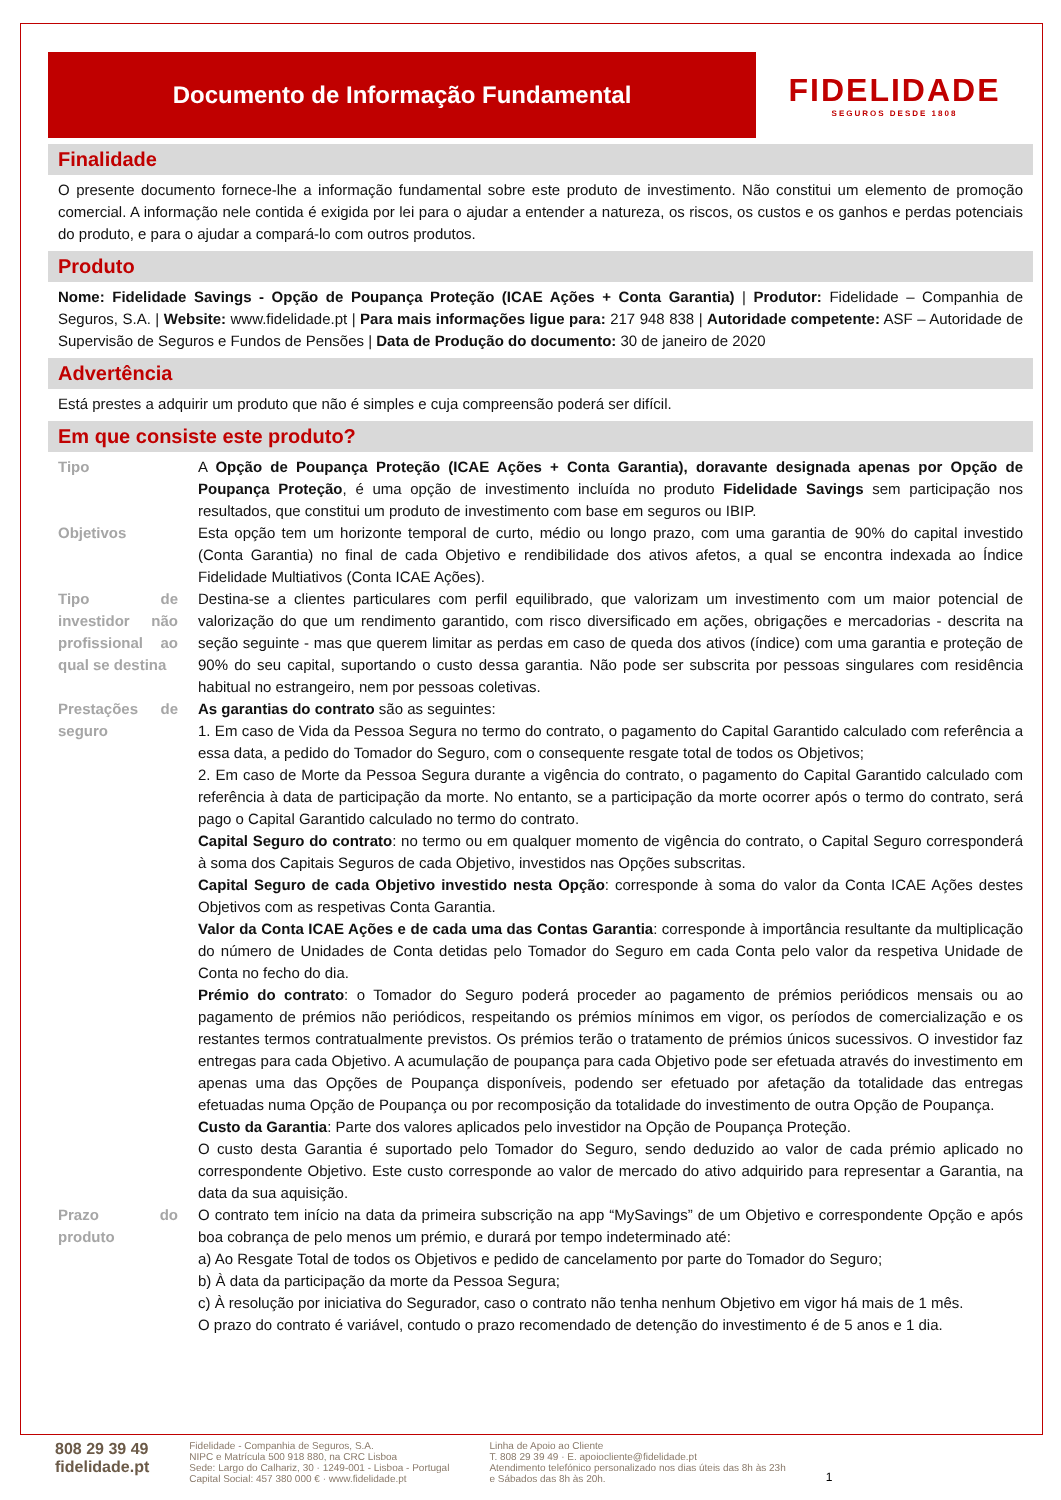Documento de Informação Fundamental
FIDELIDADE
SEGUROS DESDE 1808
Finalidade
O presente documento fornece-lhe a informação fundamental sobre este produto de investimento. Não constitui um elemento de promoção comercial. A informação nele contida é exigida por lei para o ajudar a entender a natureza, os riscos, os custos e os ganhos e perdas potenciais do produto, e para o ajudar a compará-lo com outros produtos.
Produto
Nome: Fidelidade Savings - Opção de Poupança Proteção (ICAE Ações + Conta Garantia) | Produtor: Fidelidade – Companhia de Seguros, S.A. | Website: www.fidelidade.pt | Para mais informações ligue para: 217 948 838 | Autoridade competente: ASF – Autoridade de Supervisão de Seguros e Fundos de Pensões | Data de Produção do documento: 30 de janeiro de 2020
Advertência
Está prestes a adquirir um produto que não é simples e cuja compreensão poderá ser difícil.
Em que consiste este produto?
| Tipo | A Opção de Poupança Proteção (ICAE Ações + Conta Garantia), doravante designada apenas por Opção de Poupança Proteção , é uma opção de investimento incluída no produto Fidelidade Savings sem participação nos resultados, que constitui um produto de investimento com base em seguros ou IBIP. |
| Objetivos | Esta opção tem um horizonte temporal de curto, médio ou longo prazo, com uma garantia de 90% do capital investido (Conta Garantia) no final de cada Objetivo e rendibilidade dos ativos afetos, a qual se encontra indexada ao Índice Fidelidade Multiativos (Conta ICAE Ações). |
| Tipo de investidor não profissional ao qual se destina | Destina-se a clientes particulares com perfil equilibrado, que valorizam um investimento com um maior potencial de valorização do que um rendimento garantido, com risco diversificado em ações, obrigações e mercadorias - descrita na seção seguinte - mas que querem limitar as perdas em caso de queda dos ativos (índice) com uma garantia e proteção de 90% do seu capital, suportando o custo dessa garantia. Não pode ser subscrita por pessoas singulares com residência habitual no estrangeiro, nem por pessoas coletivas. |
| Prestações de seguro | As garantias do contrato são as seguintes: 1. Em caso de Vida da Pessoa Segura no termo do contrato, o pagamento do Capital Garantido calculado com referência a essa data, a pedido do Tomador do Seguro, com o consequente resgate total de todos os Objetivos; 2. Em caso de Morte da Pessoa Segura durante a vigência do contrato, o pagamento do Capital Garantido calculado com referência à data de participação da morte. No entanto, se a participação da morte ocorrer após o termo do contrato, será pago o Capital Garantido calculado no termo do contrato. Capital Seguro do contrato : no termo ou em qualquer momento de vigência do contrato, o Capital Seguro corresponderá à soma dos Capitais Seguros de cada Objetivo, investidos nas Opções subscritas. Capital Seguro de cada Objetivo investido nesta Opção : corresponde à soma do valor da Conta ICAE Ações destes Objetivos com as respetivas Conta Garantia. Valor da Conta ICAE Ações e de cada uma das Contas Garantia : corresponde à importância resultante da multiplicação do número de Unidades de Conta detidas pelo Tomador do Seguro em cada Conta pelo valor da respetiva Unidade de Conta no fecho do dia. Prémio do contrato : o Tomador do Seguro poderá proceder ao pagamento de prémios periódicos mensais ou ao pagamento de prémios não periódicos, respeitando os prémios mínimos em vigor, os períodos de comercialização e os restantes termos contratualmente previstos. Os prémios terão o tratamento de prémios únicos sucessivos. O investidor faz entregas para cada Objetivo. A acumulação de poupança para cada Objetivo pode ser efetuada através do investimento em apenas uma das Opções de Poupança disponíveis, podendo ser efetuado por afetação da totalidade das entregas efetuadas numa Opção de Poupança ou por recomposição da totalidade do investimento de outra Opção de Poupança. Custo da Garantia : Parte dos valores aplicados pelo investidor na Opção de Poupança Proteção. O custo desta Garantia é suportado pelo Tomador do Seguro, sendo deduzido ao valor de cada prémio aplicado no correspondente Objetivo. Este custo corresponde ao valor de mercado do ativo adquirido para representar a Garantia, na data da sua aquisição. |
| Prazo do produto | O contrato tem início na data da primeira subscrição na app “MySavings” de um Objetivo e correspondente Opção e após boa cobrança de pelo menos um prémio, e durará por tempo indeterminado até: a) Ao Resgate Total de todos os Objetivos e pedido de cancelamento por parte do Tomador do Seguro; b) À data da participação da morte da Pessoa Segura; c) À resolução por iniciativa do Segurador, caso o contrato não tenha nenhum Objetivo em vigor há mais de 1 mês. O prazo do contrato é variável, contudo o prazo recomendado de detenção do investimento é de 5 anos e 1 dia. |
808 29 39 49
fidelidade.pt
Fidelidade - Companhia de Seguros, S.A.
NIPC e Matrícula 500 918 880, na CRC Lisboa
Sede: Largo do Calhariz, 30 · 1249-001 - Lisboa - Portugal
Capital Social: 457 380 000 € · www.fidelidade.pt
Linha de Apoio ao Cliente
T. 808 29 39 49 · E. apoiocliente@fidelidade.pt
Atendimento telefónico personalizado nos dias úteis das 8h às 23h
e Sábados das 8h às 20h.
1